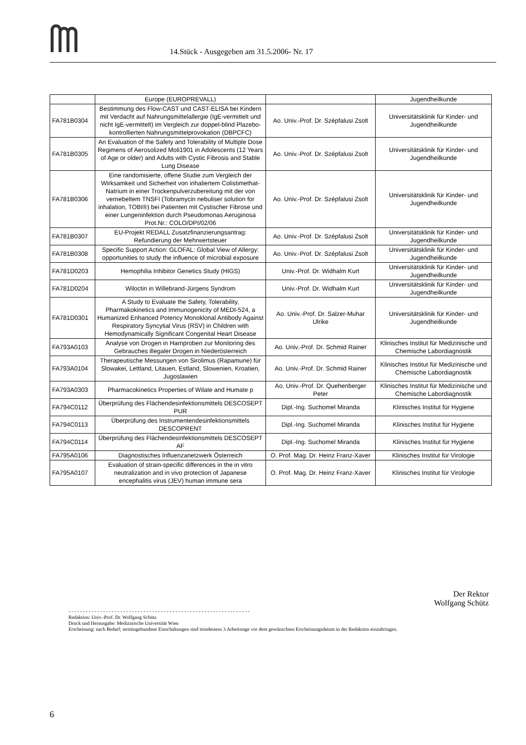14.Stück - Ausgegeben am 31.5.2006- Nr. 17
| | Europe (EUROPREVALL) | | Jugendheilkunde |
| FA781B0304 | Bestimmung des Flow-CAST und CAST-ELISA bei Kindern mit Verdacht auf Nahrungsmittelallergie (IgE-vermittelt und nicht IgE-vermittelt) im Vergleich zur doppel-blind Plazebo-kontrollierten Nahrungsmittelprovokation (DBPCFC) | Ao. Univ.-Prof. Dr. Szépfalusi Zsolt | Universitätsklinik für Kinder- und Jugendheilkunde |
| FA781B0305 | An Evaluation of the Safety and Tolerability of Multiple Dose Regimens of Aerosolized Moli1901 in Adolescents (12 Years of Age or older) and Adults with Cystic Fibrosis and Stable Lung Disease | Ao. Univ.-Prof. Dr. Szépfalusi Zsolt | Universitätsklinik für Kinder- und Jugendheilkunde |
| FA781B0306 | Eine randomisierte, offene Studie zum Vergleich der Wirksamkeit und Sicherheit von inhaliertem Colistimethat-Natrium in einer Trockenpulverzubereitung mit der von vernebeltem TNSFI (Tobramycin nebuliser solution for inhalation, TOBI®) bei Patienten mit Cystischer Fibrose und einer Lungeninfektion durch Pseudomonas Aeruginosa Prot.Nr.: COLO/DPI/02/06 | Ao. Univ.-Prof. Dr. Szépfalusi Zsolt | Universitätsklinik für Kinder- und Jugendheilkunde |
| FA781B0307 | EU-Projekt REDALL Zusatzfinanzierungsantrag: Refundierung der Mehrwertsteuer | Ao. Univ.-Prof. Dr. Szépfalusi Zsolt | Universitätsklinik für Kinder- und Jugendheilkunde |
| FA781B0308 | Specific Support Action: GLOFAL: Global View of Allergy: opportunities to study the influence of microbial exposure | Ao. Univ.-Prof. Dr. Szépfalusi Zsolt | Universitätsklinik für Kinder- und Jugendheilkunde |
| FA781D0203 | Hemophilia Inhibitor Genetics Study (HIGS) | Univ.-Prof. Dr. Widhalm Kurt | Universitätsklinik für Kinder- und Jugendheilkunde |
| FA781D0204 | Wiloctin in Willebrand-Jürgens Syndrom | Univ.-Prof. Dr. Widhalm Kurt | Universitätsklinik für Kinder- und Jugendheilkunde |
| FA781D0301 | A Study to Evaluate the Safety, Tolerability, Pharmakokinetics and Immunogenicity of MEDI-524, a Humanized Enhanced Potency Monoklonal Antibody Against Respiratory Syncytial Virus (RSV) in Children with Hemodynamically Significant Congenital Heart Disease | Ao. Univ.-Prof. Dr. Salzer-Muhar Ulrike | Universitätsklinik für Kinder- und Jugendheilkunde |
| FA793A0103 | Analyse von Drogen in Harnproben zur Monitoring des Gebrauches illegaler Drogen in Niederösterreich | Ao. Univ.-Prof. Dr. Schmid Rainer | Klinisches Institut für Medizinische und Chemische Labordiagnostik |
| FA793A0104 | Therapeutische Messungen von Sirolimus (Rapamune) für Slowakei, Lettland, Litauen, Estland, Slowenien, Kroatien, Jugoslawien | Ao. Univ.-Prof. Dr. Schmid Rainer | Klinisches Institut für Medizinische und Chemische Labordiagnostik |
| FA793A0303 | Pharmacokinetics Properties of Wilate and Humate p | Ao. Univ.-Prof. Dr. Quehenberger Peter | Klinisches Institut für Medizinische und Chemische Labordiagnostik |
| FA794C0112 | Überprüfung des Flächendesinfektionsmittels DESCOSEPT PUR | Dipl.-Ing. Suchomel Miranda | Klinisches Institut für Hygiene |
| FA794C0113 | Überprüfung des Instrumentendesinfektionsmittels DESCOPRENT | Dipl.-Ing. Suchomel Miranda | Klinisches Institut für Hygiene |
| FA794C0114 | Überprüfung des Flächendesinfektionsmittels DESCOSEPT AF | Dipl.-Ing. Suchomel Miranda | Klinisches Institut für Hygiene |
| FA795A0106 | Diagnostisches Influenzanetzwerk Österreich | O. Prof. Mag. Dr. Heinz Franz-Xaver | Klinisches Institut für Virologie |
| FA795A0107 | Evaluation of strain-specific differences in the in vitro neutralization and in vivo protection of Japanese encephalitis virus (JEV) human immune sera | O. Prof. Mag. Dr. Heinz Franz-Xaver | Klinisches Institut für Virologie |
Der Rektor
Wolfgang Schütz
- - - - - - - - - - - - - - - - - - - - - - - - - - - - - - - - - - - - - - - - - - - - - - - - - - - - - - - - - - - - - - -
Redaktion: Univ.-Prof. Dr. Wolfgang Schütz
Druck und Herausgabe: Medizinische Universität Wien
Erscheinung: nach Bedarf; termingebundene Einschaltungen sind mindestens 3 Arbeitstage vor dem gewünschten Erscheinungsdatum in der Redaktion einzubringen.
6